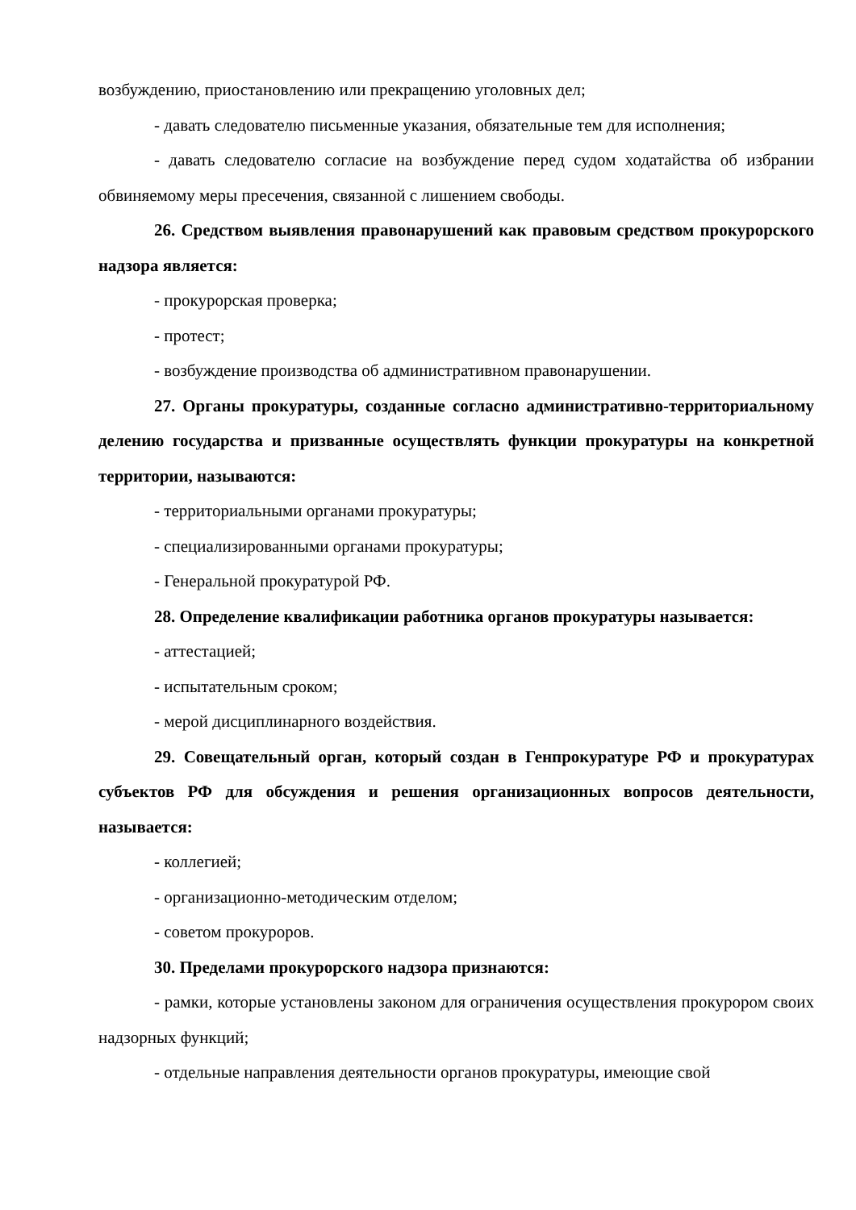возбуждению, приостановлению или прекращению уголовных дел;
- давать следователю письменные указания, обязательные тем для исполнения;
- давать следователю согласие на возбуждение перед судом ходатайства об избрании обвиняемому меры пресечения, связанной с лишением свободы.
26. Средством выявления правонарушений как правовым средством прокурорского надзора является:
- прокурорская проверка;
- протест;
- возбуждение производства об административном правонарушении.
27. Органы прокуратуры, созданные согласно административно-территориальному делению государства и призванные осуществлять функции прокуратуры на конкретной территории, называются:
- территориальными органами прокуратуры;
- специализированными органами прокуратуры;
- Генеральной прокуратурой РФ.
28. Определение квалификации работника органов прокуратуры называется:
- аттестацией;
- испытательным сроком;
- мерой дисциплинарного воздействия.
29. Совещательный орган, который создан в Генпрокуратуре РФ и прокуратурах субъектов РФ для обсуждения и решения организационных вопросов деятельности, называется:
- коллегией;
- организационно-методическим отделом;
- советом прокуроров.
30. Пределами прокурорского надзора признаются:
- рамки, которые установлены законом для ограничения осуществления прокурором своих надзорных функций;
- отдельные направления деятельности органов прокуратуры, имеющие свой